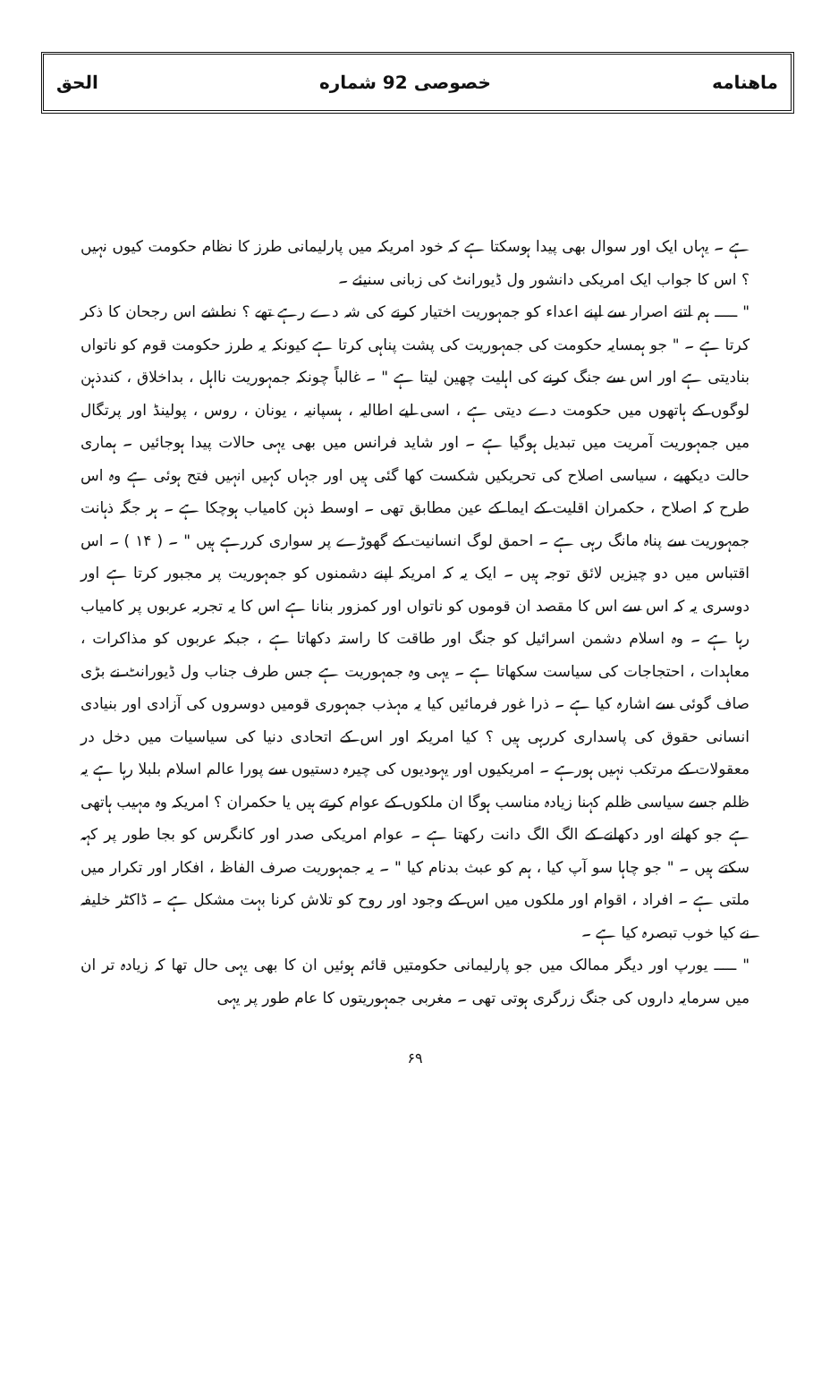ماهنامه خصوصی 92 شماره الحق
ہے ۔ یہاں ایک اور سوال بھی پیدا ہوسکتا ہے کہ خود امریکہ میں پارلیمانی طرز کا نظام حکومت کیوں نہیں ؟ اس کا جواب ایک امریکی دانشور ول ڈیورانٹ کی زبانی سنیئے ۔
" ـــــ ہم اتنے اصرار سے اپنے اعداء کو جمہوریت اختیار کرنے کی شہ دے رہے تھے ؟ نطشے اس رجحان کا ذکر کرتا ہے ۔ " جو ہمسایہ حکومت کی جمہوریت کی پشت پناہی کرتا ہے کیونکہ یہ طرز حکومت قوم کو ناتواں بنادیتی ہے اور اس سے جنگ کرنے کی اہلیت چھین لیتا ہے " ۔ غالباً چونکہ جمہوریت نااہل ، بداخلاق ، کندذہن لوگوں کے ہاتھوں میں حکومت دے دیتی ہے ، اسی لیے اطالیہ ، ہسپانیہ ، یونان ، روس ، پولینڈ اور پرتگال میں جمہوریت آمریت میں تبدیل ہوگیا ہے ۔ اور شاید فرانس میں بھی یہی حالات پیدا ہوجائیں ۔ ہماری حالت دیکھیے ، سیاسی اصلاح کی تحریکیں شکست کھا گئی ہیں اور جہاں کہیں انہیں فتح ہوئی ہے وہ اس طرح کہ اصلاح ، حکمران اقلیت کے ایما کے عین مطابق تھی ۔ اوسط ذہن کامیاب ہوچکا ہے ۔ ہر جگہ ذہانت جمہوریت سے پناہ مانگ رہی ہے ۔ احمق لوگ انسانیت کے گھوڑے پر سواری کررہے ہیں " ۔ ( ۱۴ ) ۔ اس اقتباس میں دو چیزیں لائق توجہ ہیں ۔ ایک یہ کہ امریکہ اپنے دشمنوں کو جمہوریت پر مجبور کرتا ہے اور دوسری یہ کہ اس سے اس کا مقصد ان قوموں کو ناتواں اور کمزور بنانا ہے اس کا یہ تجربہ عربوں پر کامیاب رہا ہے ۔ وہ اسلام دشمن اسرائیل کو جنگ اور طاقت کا راستہ دکھاتا ہے ، جبکہ عربوں کو مذاکرات ، معاہدات ، احتجاجات کی سیاست سکھاتا ہے ۔ یہی وہ جمہوریت ہے جس طرف جناب ول ڈیورانٹ نے بڑی صاف گوئی سے اشارہ کیا ہے ۔ ذرا غور فرمائیں کیا یہ مہذب جمہوری قومیں دوسروں کی آزادی اور بنیادی انسانی حقوق کی پاسداری کررہی ہیں ؟ کیا امریکہ اور اس کے اتحادی دنیا کی سیاسیات میں دخل در معقولات کے مرتکب نہیں ہورہے ۔ امریکیوں اور یہودیوں کی چیرہ دستیوں سے پورا عالم اسلام بلبلا رہا ہے یہ ظلم جسے سیاسی ظلم کہنا زیادہ مناسب ہوگا ان ملکوں کے عوام کرتے ہیں یا حکمران ؟ امریکہ وہ مہیب ہاتھی ہے جو کھانے اور دکھانے کے الگ الگ دانت رکھتا ہے ۔ عوام امریکی صدر اور کانگرس کو بجا طور پر کہہ سکتے ہیں ۔ " جو چاہا سو آپ کیا ، ہم کو عبث بدنام کیا " ۔ یہ جمہوریت صرف الفاظ ، افکار اور تکرار میں ملتی ہے ۔ افراد ، اقوام اور ملکوں میں اس کے وجود اور روح کو تلاش کرنا بہت مشکل ہے ۔ ڈاکٹر خلیفہ نے کیا خوب تبصرہ کیا ہے ۔
" ـــــ یورپ اور دیگر ممالک میں جو پارلیمانی حکومتیں قائم ہوئیں ان کا بھی یہی حال تھا کہ زیادہ تر ان میں سرمایہ داروں کی جنگ زرگری ہوتی تھی ۔ مغربی جمہوریتوں کا عام طور پر یہی
۶۹